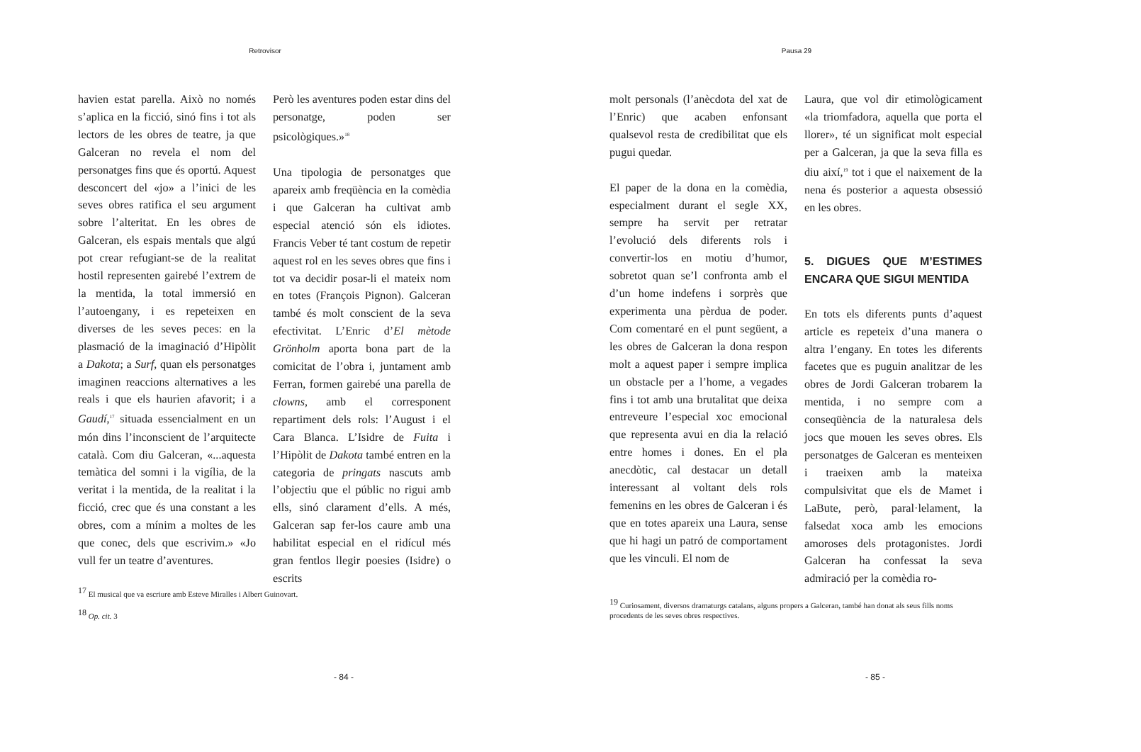Retrovisor
havien estat parella. Això no només s’aplica en la ficció, sinó fins i tot als lectors de les obres de teatre, ja que Galceran no revela el nom del personatges fins que és oportú. Aquest desconcert del «jo» a l’inici de les seves obres ratifica el seu argument sobre l’alteritat. En les obres de Galceran, els espais mentals que algú pot crear refugiant-se de la realitat hostil representen gairebé l’extrem de la mentida, la total immersió en l’autoengany, i es repeteixen en diverses de les seves peces: en la plasmació de la imaginació d’Hipòlit a Dakota; a Surf, quan els personatges imaginen reaccions alternatives a les reals i que els haurien afavorit; i a Gaudí,<sup>17</sup> situada essencialment en un món dins l’inconscient de l’arquitecte català. Com diu Galceran, «...aquesta temàtica del somni i la vigília, de la veritat i la mentida, de la realitat i la ficció, crec que és una constant a les obres, com a mínim a moltes de les que conec, dels que escrivim.» «Jo vull fer un teatre d’aventures.
Però les aventures poden estar dins del personatge, poden ser psicològiques.»<sup>18</sup>
Una tipologia de personatges que apareix amb freqüència en la comèdia i que Galceran ha cultivat amb especial atenció són els idiotes. Francis Veber té tant costum de repetir aquest rol en les seves obres que fins i tot va decidir posar-li el mateix nom en totes (François Pignon). Galceran també és molt conscient de la seva efectivitat. L’Enric d’El mètode Grönholm aporta bona part de la comicitat de l’obra i, juntament amb Ferran, formen gairebé una parella de clowns, amb el corresponent repartiment dels rols: l’August i el Cara Blanca. L’Isidre de Fuita i l’Hipòlit de Dakota també entren en la categoria de pringats nascuts amb l’objectiu que el públic no rigui amb ells, sinó clarament d’ells. A més, Galceran sap fer-los caure amb una habilitat especial en el ridícul més gran fentlos llegir poesies (Isidre) o escrits
<sup>17</sup> El musical que va escriure amb Esteve Miralles i Albert Guinovart.
<sup>18</sup> Op. cit. 3
- 84 -
Pausa 29
molt personals (l’anècdota del xat de l’Enric) que acaben enfonsant qualsevol resta de credibilitat que els pugui quedar.
El paper de la dona en la comèdia, especialment durant el segle XX, sempre ha servit per retratar l’evolució dels diferents rols i convertir-los en motiu d’humor, sobretot quan se’l confronta amb el d’un home indefens i sorprès que experimenta una pèrdua de poder. Com comentaré en el punt següent, a les obres de Galceran la dona respon molt a aquest paper i sempre implica un obstacle per a l’home, a vegades fins i tot amb una brutalitat que deixa entreveure l’especial xoc emocional que representa avui en dia la relació entre homes i dones. En el pla anecdòtic, cal destacar un detall interessant al voltant dels rols femenins en les obres de Galceran i és que en totes apareix una Laura, sense que hi hagi un patró de comportament que les vinculi. El nom de
Laura, que vol dir etimològicament «la triomfadora, aquella que porta el llorer», té un significat molt especial per a Galceran, ja que la seva filla es diu així,<sup>19</sup> tot i que el naixement de la nena és posterior a aquesta obsessió en les obres.
5. DIGUES QUE M’ESTIMES ENCARA QUE SIGUI MENTIDA
En tots els diferents punts d’aquest article es repeteix d’una manera o altra l’engany. En totes les diferents facetes que es puguin analitzar de les obres de Jordi Galceran trobarem la mentida, i no sempre com a conseqüència de la naturalesa dels jocs que mouen les seves obres. Els personatges de Galceran es menteixen i traeixen amb la mateixa compulsivitat que els de Mamet i LaBute, però, paral·lelament, la falsedat xoca amb les emocions amoroses dels protagonistes. Jordi Galceran ha confessat la seva admiració per la comèdia ro-
<sup>19</sup> Curiosament, diversos dramaturgs catalans, alguns propers a Galceran, també han donat als seus fills noms procedents de les seves obres respectives.
- 85 -